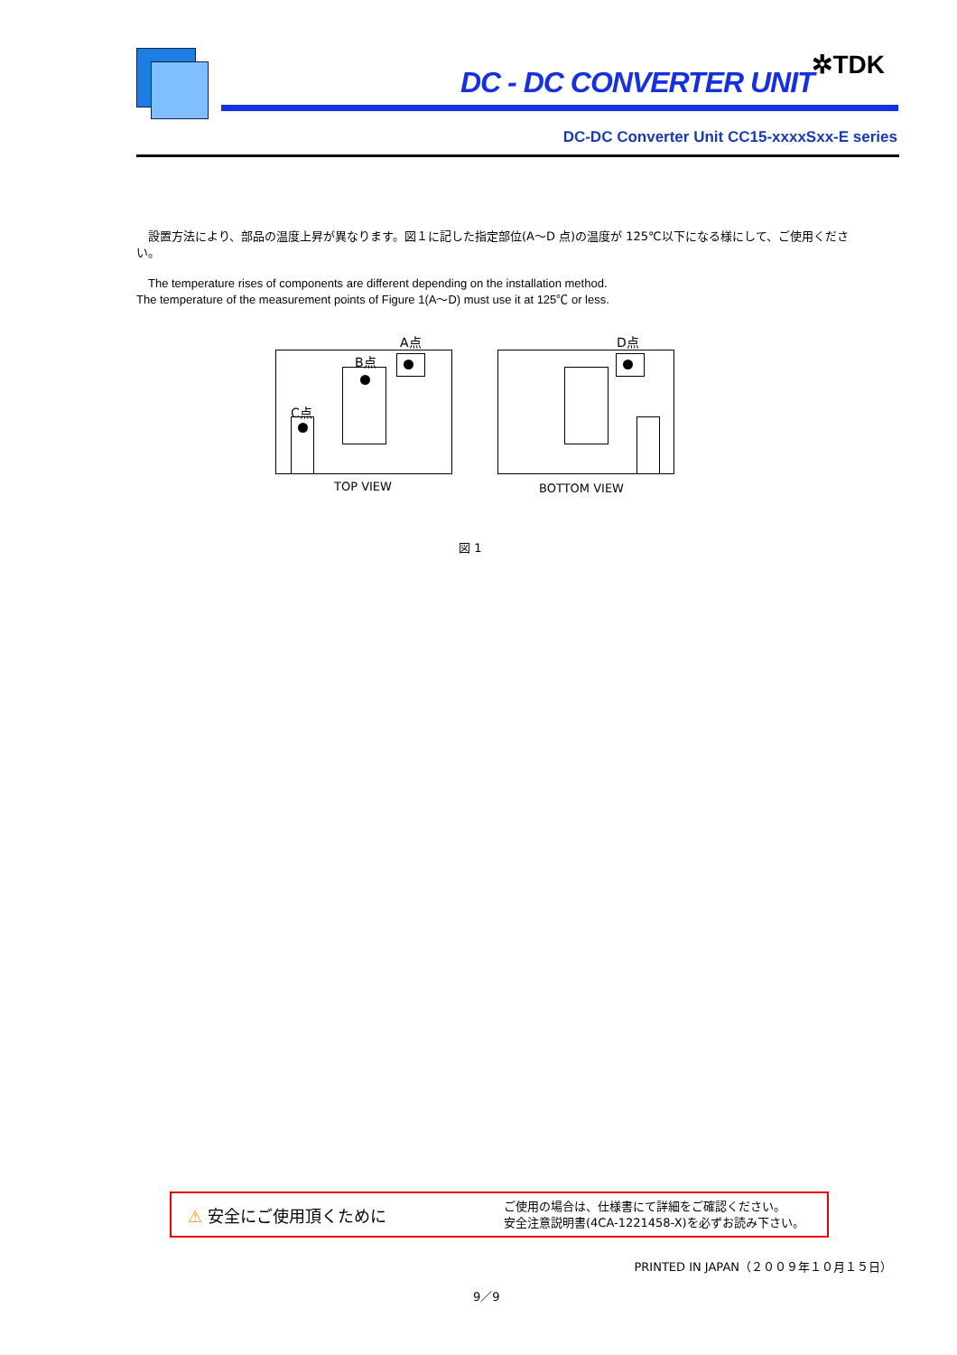DC - DC CONVERTER UNIT
✲TDK
DC-DC Converter Unit CC15-xxxxSxx-E series
　設置方法により、部品の温度上昇が異なります。図１に記した指定部位(A～D 点)の温度が 125℃以下になる様にして、ご使用ください。
　The temperature rises of components are different depending on the installation method.
The temperature of the measurement points of Figure 1(A～D) must use it at 125℃ or less.
A点 D点
B点
C点
TOP VIEW BOTTOM VIEW
図 1
⚠ 安全にご使用頂くために
ご使用の場合は、仕様書にて詳細をご確認ください。
安全注意説明書(4CA-1221458-X)を必ずお読み下さい。
PRINTED IN JAPAN（２００９年１０月１５日）
9／9